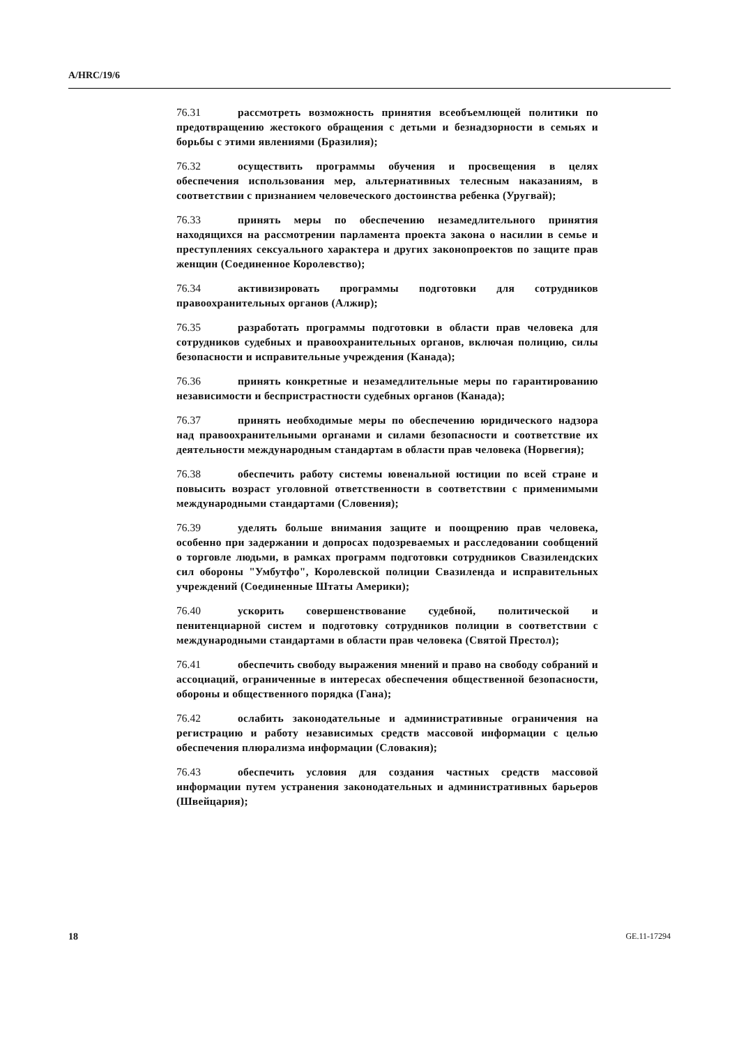A/HRC/19/6
76.31 рассмотреть возможность принятия всеобъемлющей политики по предотвращению жестокого обращения с детьми и безнадзорности в семьях и борьбы с этими явлениями (Бразилия);
76.32 осуществить программы обучения и просвещения в целях обеспечения использования мер, альтернативных телесным наказаниям, в соответствии с признанием человеческого достоинства ребенка (Уругвай);
76.33 принять меры по обеспечению незамедлительного принятия находящихся на рассмотрении парламента проекта закона о насилии в семье и преступлениях сексуального характера и других законопроектов по защите прав женщин (Соединенное Королевство);
76.34 активизировать программы подготовки для сотрудников правоохранительных органов (Алжир);
76.35 разработать программы подготовки в области прав человека для сотрудников судебных и правоохранительных органов, включая полицию, силы безопасности и исправительные учреждения (Канада);
76.36 принять конкретные и незамедлительные меры по гарантированию независимости и беспристрастности судебных органов (Канада);
76.37 принять необходимые меры по обеспечению юридического надзора над правоохранительными органами и силами безопасности и соответствие их деятельности международным стандартам в области прав человека (Норвегия);
76.38 обеспечить работу системы ювенальной юстиции по всей стране и повысить возраст уголовной ответственности в соответствии с применимыми международными стандартами (Словения);
76.39 уделять больше внимания защите и поощрению прав человека, особенно при задержании и допросах подозреваемых и расследовании сообщений о торговле людьми, в рамках программ подготовки сотрудников Свазилендских сил обороны "Умбутфо", Королевской полиции Свазиленда и исправительных учреждений (Соединенные Штаты Америки);
76.40 ускорить совершенствование судебной, политической и пенитенциарной систем и подготовку сотрудников полиции в соответствии с международными стандартами в области прав человека (Святой Престол);
76.41 обеспечить свободу выражения мнений и право на свободу собраний и ассоциаций, ограниченные в интересах обеспечения общественной безопасности, обороны и общественного порядка (Гана);
76.42 ослабить законодательные и административные ограничения на регистрацию и работу независимых средств массовой информации с целью обеспечения плюрализма информации (Словакия);
76.43 обеспечить условия для создания частных средств массовой информации путем устранения законодательных и административных барьеров (Швейцария);
18 GE.11-17294